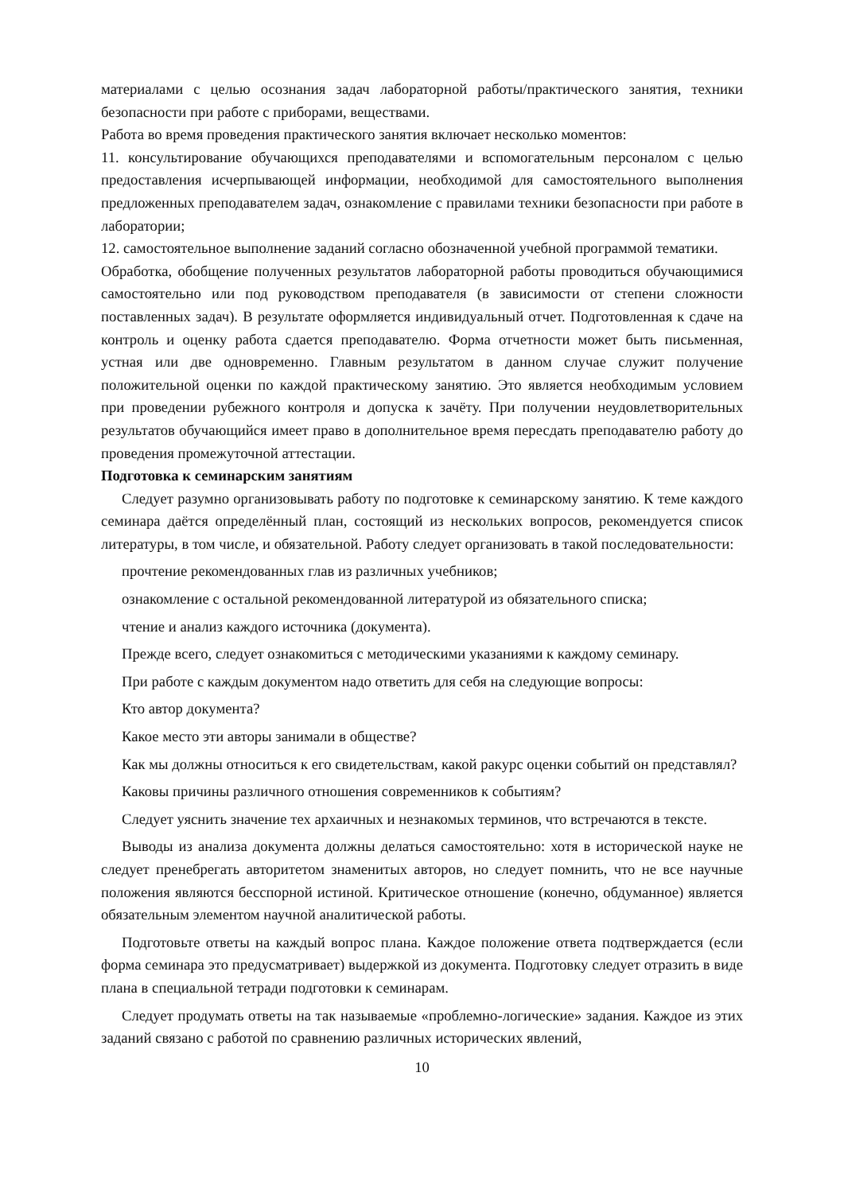материалами с целью осознания задач лабораторной работы/практического занятия, техники безопасности при работе с приборами, веществами.
Работа во время проведения практического занятия включает несколько моментов:
11. консультирование обучающихся преподавателями и вспомогательным персоналом с целью предоставления исчерпывающей информации, необходимой для самостоятельного выполнения предложенных преподавателем задач, ознакомление с правилами техники безопасности при работе в лаборатории;
12. самостоятельное выполнение заданий согласно обозначенной учебной программой тематики.
Обработка, обобщение полученных результатов лабораторной работы проводиться обучающимися самостоятельно или под руководством преподавателя (в зависимости от степени сложности поставленных задач). В результате оформляется индивидуальный отчет. Подготовленная к сдаче на контроль и оценку работа сдается преподавателю. Форма отчетности может быть письменная, устная или две одновременно. Главным результатом в данном случае служит получение положительной оценки по каждой практическому занятию. Это является необходимым условием при проведении рубежного контроля и допуска к зачёту. При получении неудовлетворительных результатов обучающийся имеет право в дополнительное время пересдать преподавателю работу до проведения промежуточной аттестации.
Подготовка к семинарским занятиям
Следует разумно организовывать работу по подготовке к семинарскому занятию. К теме каждого семинара даётся определённый план, состоящий из нескольких вопросов, рекомендуется список литературы, в том числе, и обязательной. Работу следует организовать в такой последовательности:
прочтение рекомендованных глав из различных учебников;
ознакомление с остальной рекомендованной литературой из обязательного списка;
чтение и анализ каждого источника (документа).
Прежде всего, следует ознакомиться с методическими указаниями к каждому семинару.
При работе с каждым документом надо ответить для себя на следующие вопросы:
Кто автор документа?
Какое место эти авторы занимали в обществе?
Как мы должны относиться к его свидетельствам, какой ракурс оценки событий он представлял?
Каковы причины различного отношения современников к событиям?
Следует уяснить значение тех архаичных и незнакомых терминов, что встречаются в тексте.
Выводы из анализа документа должны делаться самостоятельно: хотя в исторической науке не следует пренебрегать авторитетом знаменитых авторов, но следует помнить, что не все научные положения являются бесспорной истиной. Критическое отношение (конечно, обдуманное) является обязательным элементом научной аналитической работы.
Подготовьте ответы на каждый вопрос плана. Каждое положение ответа подтверждается (если форма семинара это предусматривает) выдержкой из документа. Подготовку следует отразить в виде плана в специальной тетради подготовки к семинарам.
Следует продумать ответы на так называемые «проблемно-логические» задания. Каждое из этих заданий связано с работой по сравнению различных исторических явлений,
10